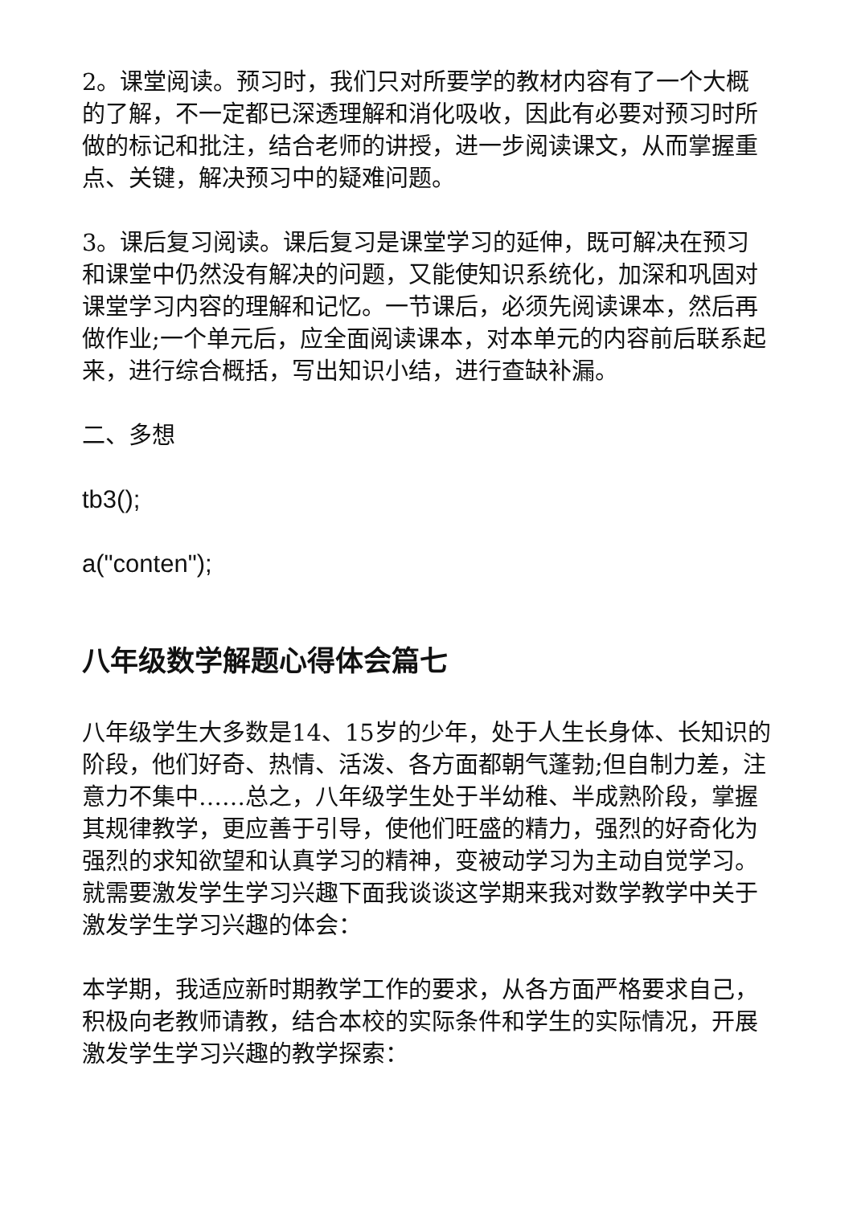2。课堂阅读。预习时，我们只对所要学的教材内容有了一个大概的了解，不一定都已深透理解和消化吸收，因此有必要对预习时所做的标记和批注，结合老师的讲授，进一步阅读课文，从而掌握重点、关键，解决预习中的疑难问题。
3。课后复习阅读。课后复习是课堂学习的延伸，既可解决在预习和课堂中仍然没有解决的问题，又能使知识系统化，加深和巩固对课堂学习内容的理解和记忆。一节课后，必须先阅读课本，然后再做作业;一个单元后，应全面阅读课本，对本单元的内容前后联系起来，进行综合概括，写出知识小结，进行查缺补漏。
二、多想
tb3();
a("conten");
八年级数学解题心得体会篇七
八年级学生大多数是14、15岁的少年，处于人生长身体、长知识的阶段，他们好奇、热情、活泼、各方面都朝气蓬勃;但自制力差，注意力不集中……总之，八年级学生处于半幼稚、半成熟阶段，掌握其规律教学，更应善于引导，使他们旺盛的精力，强烈的好奇化为强烈的求知欲望和认真学习的精神，变被动学习为主动自觉学习。就需要激发学生学习兴趣下面我谈谈这学期来我对数学教学中关于激发学生学习兴趣的体会：
本学期，我适应新时期教学工作的要求，从各方面严格要求自己，积极向老教师请教，结合本校的实际条件和学生的实际情况，开展激发学生学习兴趣的教学探索：